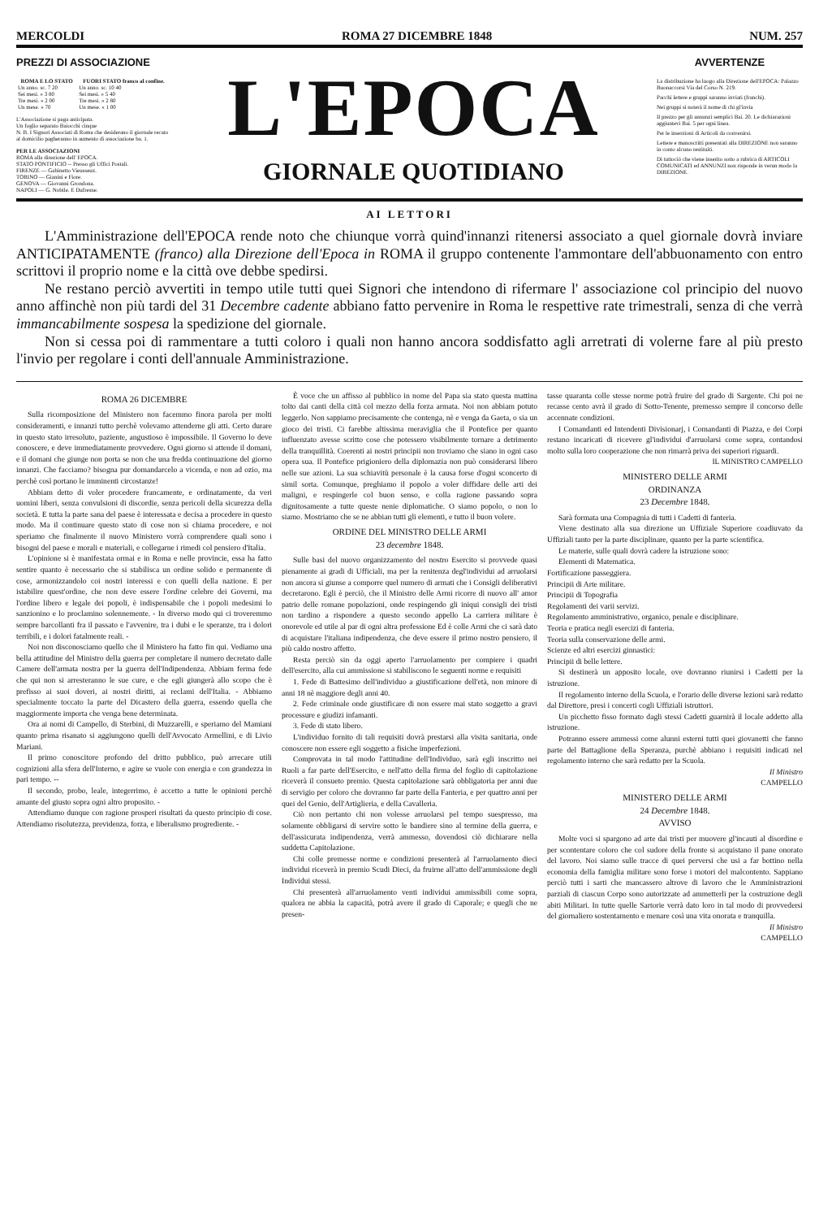MERCOLDI ROMA 27 DICEMBRE 1848 NUM. 257
PREZZI DI ASSOCIAZIONE
| ROMA E LO STATO | FUORI STATO franco al confine. |
| --- | --- |
| Un anno. sc. 7 20 Sei mesi. » 3 80 Tre mesi. » 2 00 Un mese. » 70 | Un anno. sc. 10 40 Sei mesi. » 5 40 Tre mesi. » 2 80 Un mese. » 1 00 |
L'Associazione si paga anticipata.
Un foglio separato Baiocchi cinque
N. B. I Signori Associati di Roma che desiderano il giornale recato al domicilio pagheranno in aumento di associazione ba. 1.
PER LE ASSOCIAZIONI
ROMA alla direzione dell' EPOCA.
STATO PONTIFICIO -- Presso gli Uffici Postali.
FIRENZE — Gabinetto Vieusseux.
TORINO — Gianini e Fiore.
GENOVA — Giovanni Grondona.
NAPOLI — G. Nobile. E Dufresne.
L'EPOCA
GIORNALE QUOTIDIANO
AVVERTENZE
La distribuzione ha luogo alla Direzione dell'EPOCA: Palazzo Buonaccorsi Via del Corso N. 219.
Pacchi lettere e gruppi saranno inviati (franchi).
Nei gruppi si noterà il nome di chi gl'invia
Il prezzo per gli annunzi semplici Bai. 20. Le dichiarazioni aggiuntevi Bai. 5 per ogni linea.
Per le inserzioni di Articoli da convenirsi.
Lettere e manoscritti presentati alla DIREZIONE non saranno in conto alcuno restituiti.
Di tuttociò che viene inserito sotto a rubrica di ARTICOLI COMUNICATI ed ANNUNZI non risponde in verun modo la DIREZIONE.
AI LETTORI
L'Amministrazione dell'EPOCA rende noto che chiunque vorrà quind'innanzi ritenersi associato a quel giornale dovrà inviare ANTICIPATAMENTE (franco) alla Direzione dell'Epoca in ROMA il gruppo contenente l'ammontare dell'abbuonamento con entro scrittovi il proprio nome e la città ove debbe spedirsi.
Ne restano perciò avvertiti in tempo utile tutti quei Signori che intendono di rifermare l' associazione col principio del nuovo anno affinchè non più tardi del 31 Decembre cadente abbiano fatto pervenire in Roma le respettive rate trimestrali, senza di che verrà immancabilmente sospesa la spedizione del giornale.
Non si cessa poi di rammentare a tutti coloro i quali non hanno ancora soddisfatto agli arretrati di volerne fare al più presto l'invio per regolare i conti dell'annuale Amministrazione.
ROMA 26 DICEMBRE
Sulla ricomposizione del Ministero non facemmo finora parola per molti consideramenti, e innanzi tutto perchè volevamo attenderne gli atti. Certo durare in questo stato irresoluto, paziente, angustioso è impossibile. Il Governo lo deve conoscere, e deve immediatamente provvedere. Ogni giorno si attende il domani, e il domani che giunge non porta se non che una fredda continuazione del giorno innanzi. Che facciamo? bisogna pur domandarcelo a vicenda, e non ad ozio, ma perchè così portano le imminenti circostanze!
Abbiam detto di voler procedere francamente, e ordinatamente, da veri uomini liberi, senza convulsioni di discordie, senza pericoli della sicurezza della società. E tutta la parte sana del paese è interessata e decisa a procedere in questo modo. Ma il continuare questo stato di cose non si chiama procedere, e noi speriamo che finalmente il nuovo Ministero vorrà comprendere quali sono i bisogni del paese e morali e materiali, e collegarne i rimedi col pensiero d'Italia.
L'opinione si è manifestata ormai e in Roma e nelle provincie, essa ha fatto sentire quanto è necessario che si stabilisca un ordine solido e permanente di cose, armonizzandolo coi nostri interessi e con quelli della nazione. E per istabilire quest'ordine, che non deve essere l'ordine celebre dei Governi, ma l'ordine libero e legale dei popoli, è indispensabile che i popoli medesimi lo sanzionino e lo proclamino solennemente. - In diverso modo qui ci troveremmo sempre barcollanti fra il passato e l'avvenire, tra i dubi e le speranze, tra i dolori terribili, e i dolori fatalmente reali. -
Noi non disconosciamo quello che il Ministero ha fatto fin qui. Vediamo una bella attitudine del Ministro della guerra per completare il numero decretato dalle Camere dell'armata nostra per la guerra dell'Indipendenza. Abbiam ferma fede che qui non si arresteranno le sue cure, e che egli giungerà allo scopo che è prefisso ai suoi doveri, ai nostri diritti, ai reclami dell'Italia. - Abbiamo specialmente toccato la parte del Dicastero della guerra, essendo quella che maggiormente importa che venga bene determinata.
Ora ai nomi di Campello, di Sterbini, di Muzzarelli, e speriamo del Mamiani quanto prima risanato si aggiungono quelli dell'Avvocato Armellini, e di Livio Mariani.
Il primo conoscitore profondo del dritto pubblico, può arrecare utili cognizioni alla sfera dell'Interno, e agire se vuole con energia e con grandezza in pari tempo. --
Il secondo, probo, leale, integerrimo, è accetto a tutte le opinioni perchè amante del giusto sopra ogni altro proposito. -
Attendiamo dunque con ragione prosperi risultati da questo principio di cose. Attendiamo risolutezza, previdenza, forza, e liberalismo progrediente. -
È voce che un affisso al pubblico in nome del Papa sia stato questa mattina tolto dai canti della città col mezzo della forza armata. Noi non abbiam potuto leggerlo. Non sappiamo precisamente che contenga, nè e venga da Gaeta, o sia un gioco dei tristi. Ci farebbe altissima meraviglia che il Pontefice per quanto influenzato avesse scritto cose che potessero visibilmente tornare a detrimento della tranquillità. Coerenti ai nostri principii non troviamo che siano in ogni caso opera sua. Il Pontefice prigioniero della diplomazia non può considerarsi libero nelle sue azioni. La sua schiavitù personale è la causa forse d'ogni sconcerto di simil sorta. Comunque, preghiamo il popolo a voler diffidare delle arti dei maligni, e respingerle col buon senso, e colla ragione passando sopra dignitosamente a tutte queste nenie diplomatiche. O siamo popolo, o non lo siamo. Mostriamo che se ne abbian tutti gli elementi, e tutto il buon volere.
ORDINE DEL MINISTRO DELLE ARMI
23 decembre 1848.
Sulle basi del nuovo organizzamento del nostro Esercito si provvede quasi pienamente ai gradi di Ufficiali, ma per la renitenza degl'individui ad arruolarsi non ancora si giunse a comporre quel numero di armati che i Consigli deliberativi decretarono. Egli è perciò, che il Ministro delle Armi ricorre di nuovo all' amor patrio delle romane popolazioni, onde respingendo gli iniqui consigli dei tristi non tardino a rispondere a questo secondo appello La carriera militare è onorevole ed utile al par di ogni altra professione Ed è colle Armi che ci sarà dato di acquistare l'italiana indipendenza, che deve essere il primo nostro pensiero, il più caldo nostro affetto.
Resta perciò sin da oggi aperto l'arruolamento per compiere i quadri dell'esercito, alla cui ammissione si stabiliscono le seguenti norme e requisiti
1. Fede di Battesimo dell'individuo a giustificazione dell'età, non minore di anni 18 nè maggiore degli anni 40.
2. Fede criminale onde giustificare di non essere mai stato soggetto a gravi processure e giudizi infamanti.
3. Fede di stato libero.
L'individuo fornito di tali requisiti dovrà prestarsi alla visita sanitaria, onde conoscere non essere egli soggetto a fisiche imperfezioni.
Comprovata in tal modo l'attitudine dell'Individuo, sarà egli inscritto nei Ruoli a far parte dell'Esercito, e nell'atto della firma del foglio di capitolazione riceverà il consueto premio. Questa capitolazione sarà obbligatoria per anni due di servigio per coloro che dovranno far parte della Fanteria, e per quattro anni per quei del Genio, dell'Artiglieria, e della Cavalleria.
Ciò non pertanto chi non volesse arruolarsi pel tempo suespresso, ma solamente obbligarsi di servire sotto le bandiere sino al termine della guerra, e dell'assicurata indipendenza, verrà ammesso, dovendosi ciò dichiarare nella suddetta Capitolazione.
Chi colle premesse norme e condizioni presenterà al l'arruolamento dieci individui riceverà in premio Scudi Dieci, da fruirne all'atto dell'ammissione degli Individui stessi.
Chi presenterà all'arruolamento venti individui ammissibili come sopra, qualora ne abbia la capacità, potrà avere il grado di Caporale; e quegli che ne presen-
tasse quaranta colle stesse norme potrà fruire del grado di Sargente. Chi poi ne recasse cento avrà il grado di Sotto-Tenente, premesso sempre il concorso delle accennate condizioni.
I Comandanti ed Intendenti Divisionarj, i Comandanti di Piazza, e dei Corpi restano incaricati di ricevere gl'individui d'arruolarsi come sopra, contandosi molto sulla loro cooperazione che non rimarrà priva dei superiori riguardi.
IL MINISTRO CAMPELLO
MINISTERO DELLE ARMI
ORDINANZA
23 Decembre 1848.
Sarà formata una Compagnia di tutti i Cadetti di fanteria.
Viene destinato alla sua direzione un Uffiziale Superiore coadiuvato da Uffiziali tanto per la parte disciplinare, quanto per la parte scientifica.
Le materie, sulle quali dovrà cadere la istruzione sono:
Elementi di Matematica.
Fortificazione passeggiera.
Principii di Arte militare.
Principii di Topografia
Regolamenti dei varii servizi.
Regolamento amministrativo, organico, penale e disciplinare.
Teoria e pratica negli esercizi di fanteria.
Teoria sulla conservazione delle armi.
Scienze ed altri esercizi ginnastici:
Principii di belle lettere.
Si destinerà un apposito locale, ove dovranno riunirsi i Cadetti per la istruzione.
Il regolamento interno della Scuola, e l'orario delle diverse lezioni sarà redatto dal Direttore, presi i concerti cogli Uffiziali istruttori.
Un picchetto fisso formato dagli stessi Cadetti guarnirà il locale addetto alla istruzione.
Potranno essere ammessi come alunni esterni tutti quei giovanetti che fanno parte del Battaglione della Speranza, purchè abbiano i requisiti indicati nel regolamento interno che sarà redatto per la Scuola.
Il Ministro
CAMPELLO
MINISTERO DELLE ARMI
24 Decembre 1848.
AVVISO
Molte voci si spargono ad arte dai tristi per muovere gl'incauti al disordine e per scontentare coloro che col sudore della fronte si acquistano il pane onorato del lavoro. Noi siamo sulle tracce di quei perversi che usi a far bottino nella economia della famiglia militare sono forse i motori del malcontento. Sappiano perciò tutti i sarti che mancassero altrove di lavoro che le Amministrazioni parziali di ciascun Corpo sono autorizzate ad ammetterli per la costruzione degli abiti Militari. In tutte quelle Sartorie verrà dato loro in tal modo di provvedersi del giornaliero sostentamento e menare così una vita onorata e tranquilla.
Il Ministro
CAMPELLO